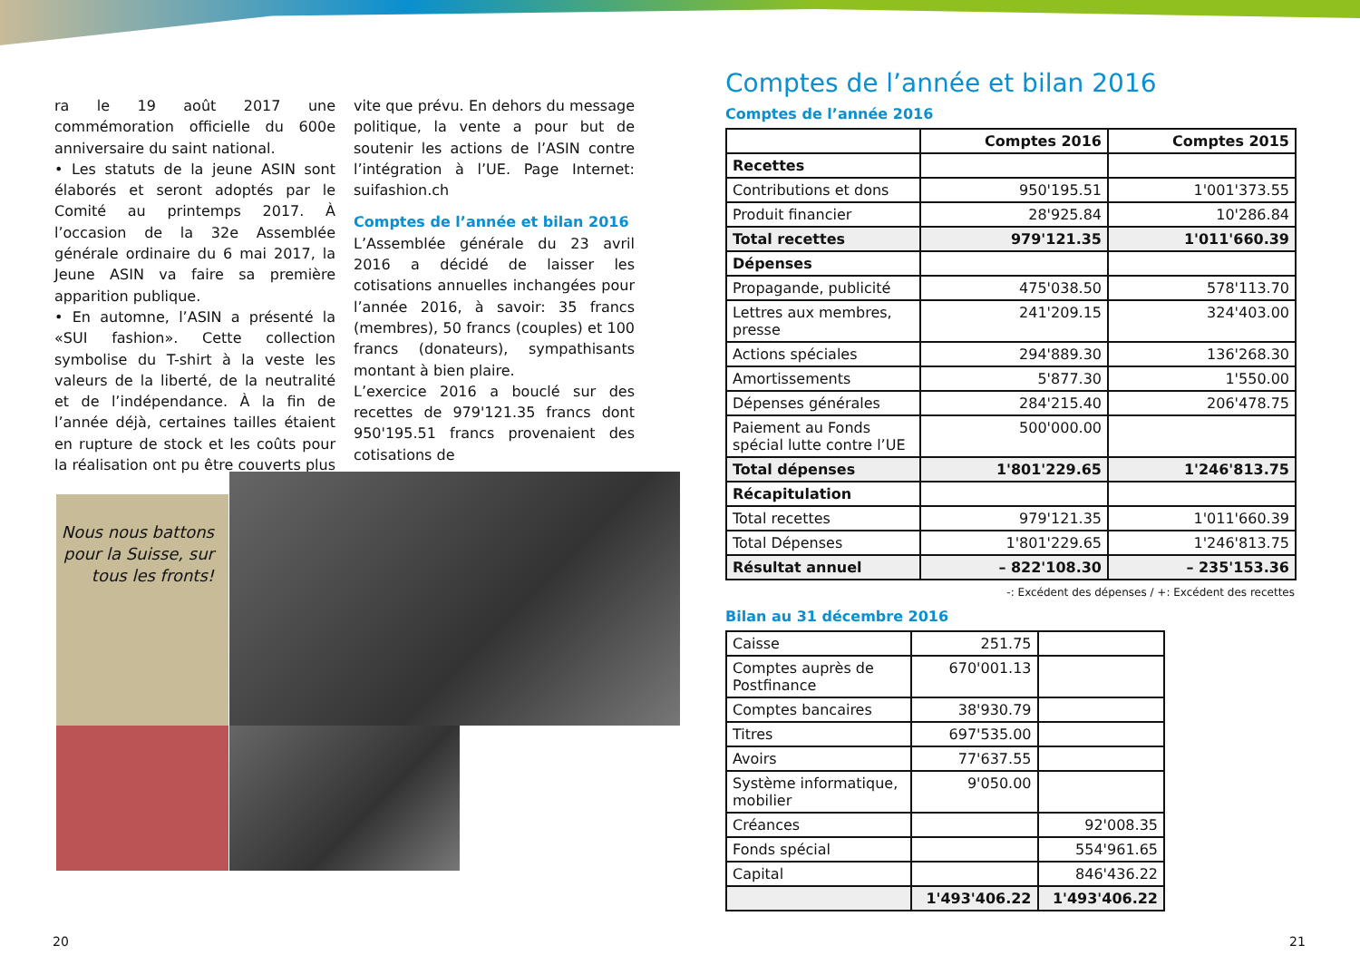ra le 19 août 2017 une commémoration officielle du 600e anniversaire du saint national.
• Les statuts de la jeune ASIN sont élaborés et seront adoptés par le Comité au printemps 2017. À l’occasion de la 32e Assemblée générale ordinaire du 6 mai 2017, la Jeune ASIN va faire sa première apparition publique.
• En automne, l’ASIN a présenté la «SUI fashion». Cette collection symbolise du T-shirt à la veste les valeurs de la liberté, de la neutralité et de l’indépendance. À la fin de l’année déjà, certaines tailles étaient en rupture de stock et les coûts pour la réalisation ont pu être couverts plus vite que prévu. En dehors du message politique, la vente a pour but de soutenir les actions de l’ASIN contre l’intégration à l’UE. Page Internet: suifashion.ch
Comptes de l’année et bilan 2016
L’Assemblée générale du 23 avril 2016 a décidé de laisser les cotisations annuelles inchangées pour l’année 2016, à savoir: 35 francs (membres), 50 francs (couples) et 100 francs (donateurs), sympathisants montant à bien plaire.
L’exercice 2016 a bouclé sur des recettes de 979'121.35 francs dont 950'195.51 francs provenaient des cotisations de
Nous nous battons pour la Suisse, sur tous les fronts!
Comptes de l’année et bilan 2016
Comptes de l’année 2016
| | Comptes 2016 | Comptes 2015 |
| --- | --- | --- |
| Recettes | | |
| Contributions et dons | 950'195.51 | 1'001'373.55 |
| Produit financier | 28'925.84 | 10'286.84 |
| Total recettes | 979'121.35 | 1'011'660.39 |
| Dépenses | | |
| Propagande, publicité | 475'038.50 | 578'113.70 |
| Lettres aux membres, presse | 241'209.15 | 324'403.00 |
| Actions spéciales | 294'889.30 | 136'268.30 |
| Amortissements | 5'877.30 | 1'550.00 |
| Dépenses générales | 284'215.40 | 206'478.75 |
| Paiement au Fonds spécial lutte contre l’UE | 500'000.00 | |
| Total dépenses | 1'801'229.65 | 1'246'813.75 |
| Récapitulation | | |
| Total recettes | 979'121.35 | 1'011'660.39 |
| Total Dépenses | 1'801'229.65 | 1'246'813.75 |
| Résultat annuel | – 822'108.30 | – 235'153.36 |
-: Excédent des dépenses / +: Excédent des recettes
Bilan au 31 décembre 2016
| Caisse | 251.75 | |
| Comptes auprès de Postfinance | 670'001.13 | |
| Comptes bancaires | 38'930.79 | |
| Titres | 697'535.00 | |
| Avoirs | 77'637.55 | |
| Système informatique, mobilier | 9'050.00 | |
| Créances | | 92'008.35 |
| Fonds spécial | | 554'961.65 |
| Capital | | 846'436.22 |
| | 1'493'406.22 | 1'493'406.22 |
20 21